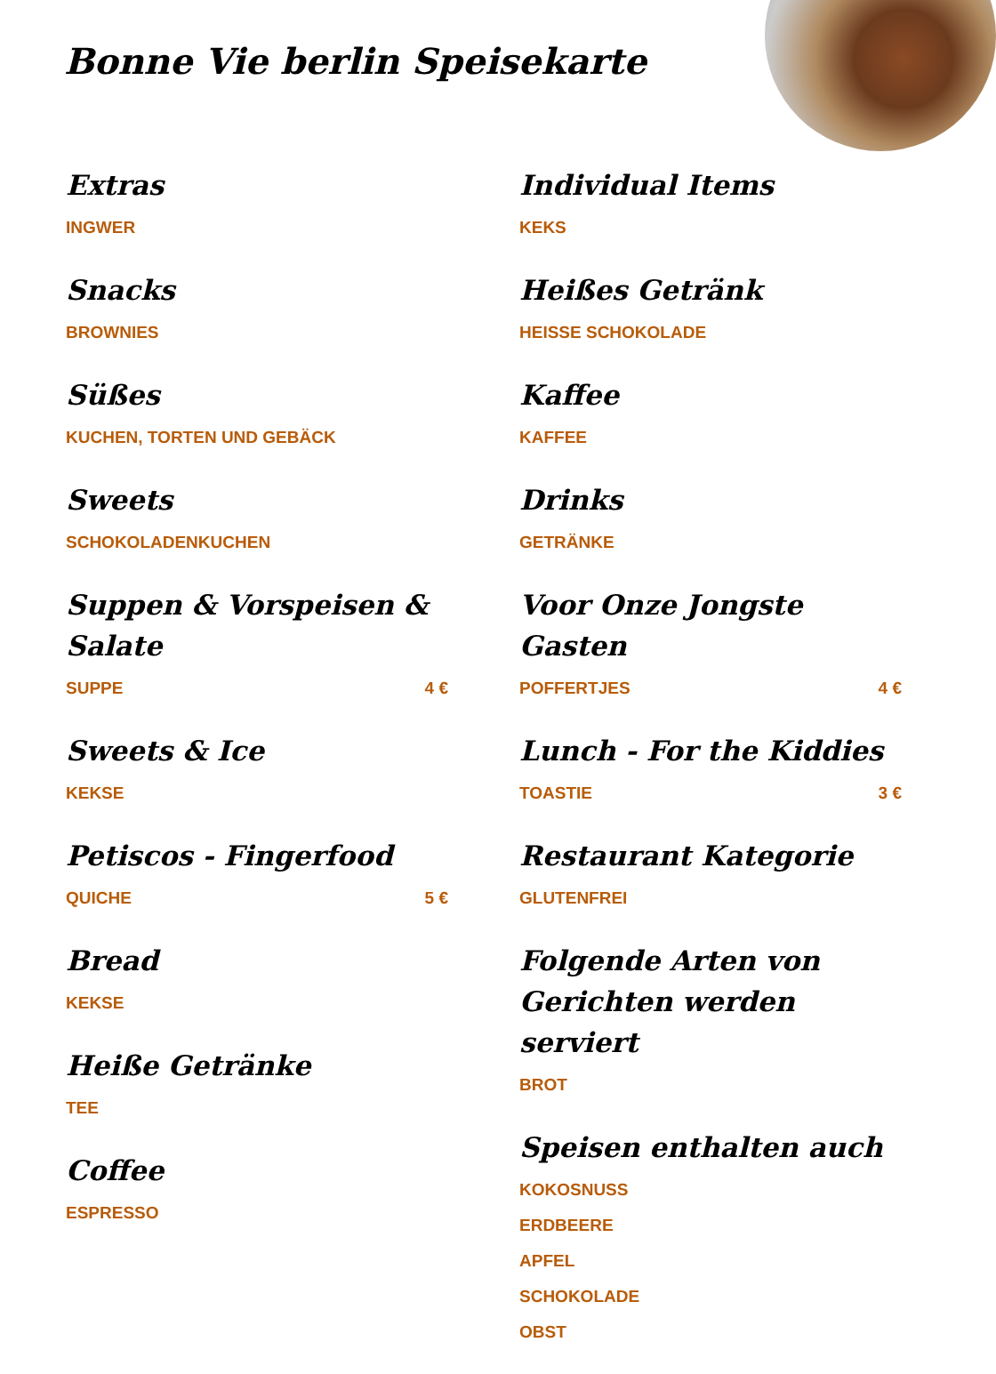Bonne Vie berlin Speisekarte
Extras
INGWER
Snacks
BROWNIES
Süßes
KUCHEN, TORTEN UND GEBÄCK
Sweets
SCHOKOLADENKUCHEN
Suppen & Vorspeisen & Salate
SUPPE 4 €
Sweets & Ice
KEKSE
Petiscos - Fingerfood
QUICHE 5 €
Bread
KEKSE
Heiße Getränke
TEE
Coffee
ESPRESSO
Individual Items
KEKS
Heißes Getränk
HEISSE SCHOKOLADE
Kaffee
KAFFEE
Drinks
GETRÄNKE
Voor Onze Jongste Gasten
POFFERTJES 4 €
Lunch - For the Kiddies
TOASTIE 3 €
Restaurant Kategorie
GLUTENFREI
Folgende Arten von Gerichten werden serviert
BROT
Speisen enthalten auch
KOKOSNUSS
ERDBEERE
APFEL
SCHOKOLADE
OBST